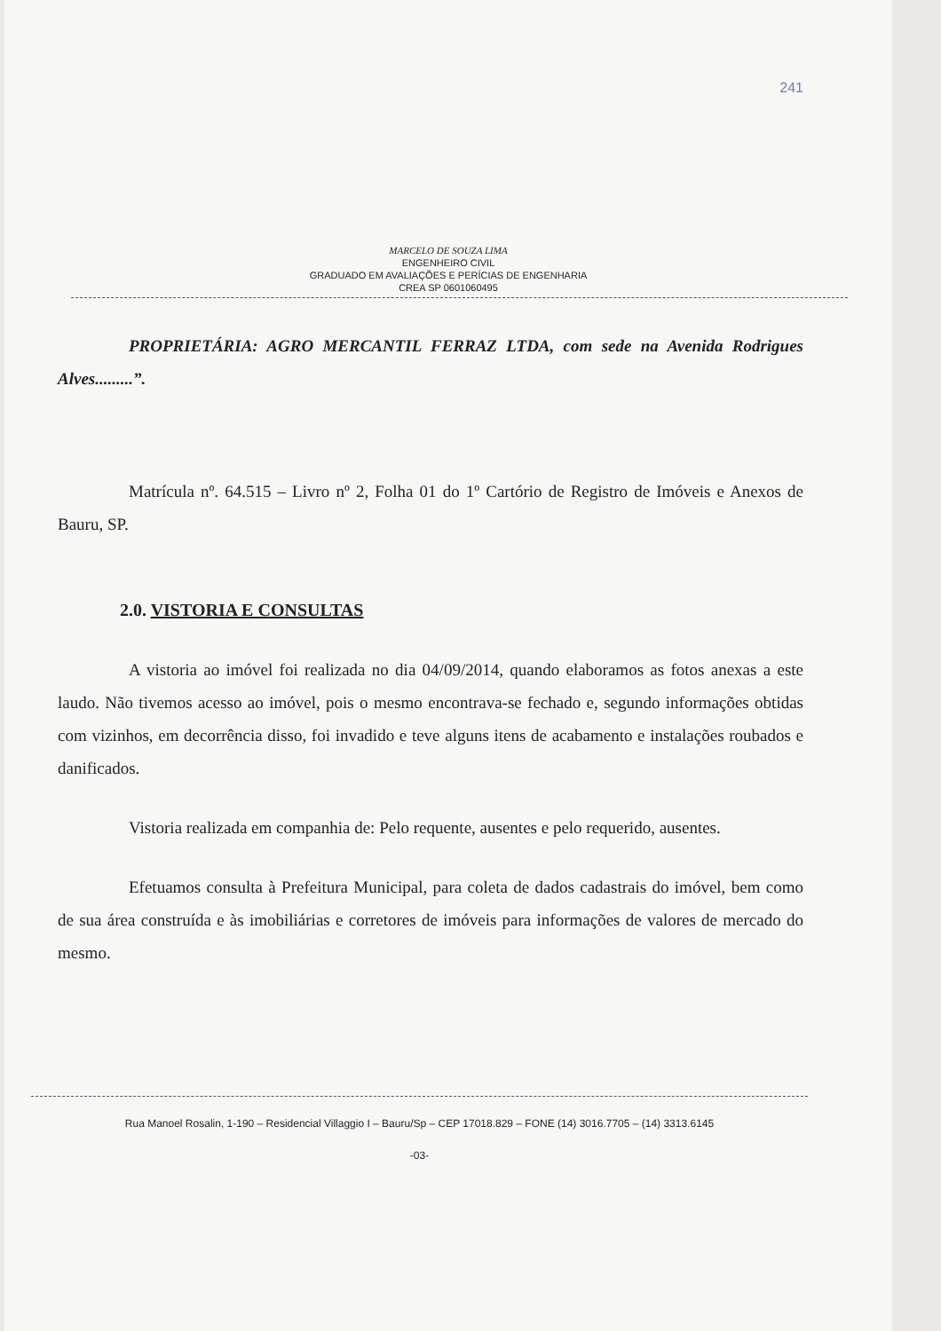241
MARCELO DE SOUZA LIMA
ENGENHEIRO CIVIL
GRADUADO EM AVALIAÇÕES E PERÍCIAS DE ENGENHARIA
CREA SP 0601060495
PROPRIETÁRIA: AGRO MERCANTIL FERRAZ LTDA, com sede na Avenida Rodrigues Alves.........”.
Matrícula nº. 64.515 – Livro nº 2, Folha 01 do 1º Cartório de Registro de Imóveis e Anexos de Bauru, SP.
2.0. VISTORIA E CONSULTAS
A vistoria ao imóvel foi realizada no dia 04/09/2014, quando elaboramos as fotos anexas a este laudo. Não tivemos acesso ao imóvel, pois o mesmo encontrava-se fechado e, segundo informações obtidas com vizinhos, em decorrência disso, foi invadido e teve alguns itens de acabamento e instalações roubados e danificados.
Vistoria realizada em companhia de: Pelo requente, ausentes e pelo requerido, ausentes.
Efetuamos consulta à Prefeitura Municipal, para coleta de dados cadastrais do imóvel, bem como de sua área construída e às imobiliárias e corretores de imóveis para informações de valores de mercado do mesmo.
Rua Manoel Rosalin, 1-190 – Residencial Villaggio I – Bauru/Sp – CEP 17018.829 – FONE (14) 3016.7705 – (14) 3313.6145
-03-